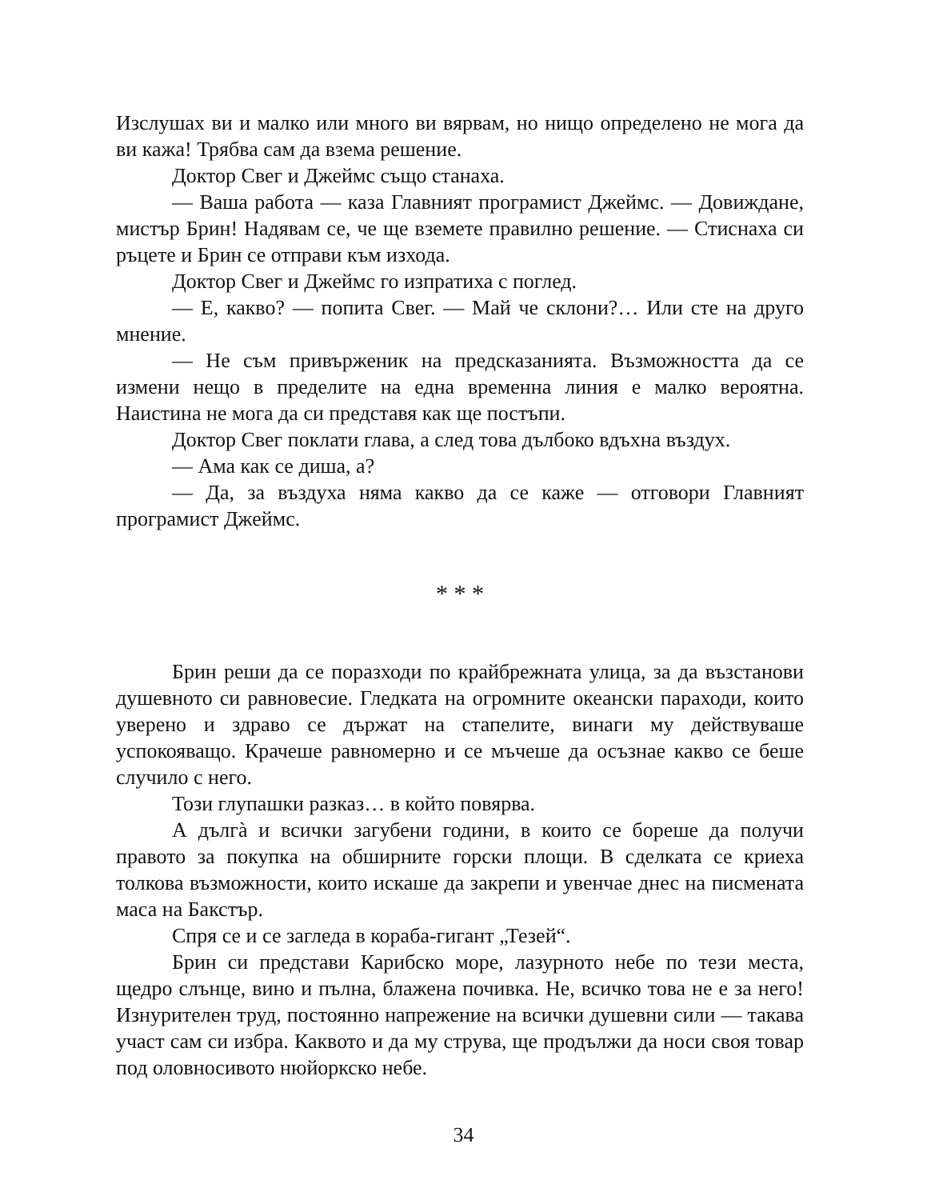Изслушах ви и малко или много ви вярвам, но нищо определено не мога да ви кажа! Трябва сам да взема решение.
Доктор Свег и Джеймс също станаха.
— Ваша работа — каза Главният програмист Джеймс. — Довиждане, мистър Брин! Надявам се, че ще вземете правилно решение. — Стиснаха си ръцете и Брин се отправи към изхода.
Доктор Свег и Джеймс го изпратиха с поглед.
— Е, какво? — попита Свег. — Май че склони?… Или сте на друго мнение.
— Не съм привърженик на предсказанията. Възможността да се измени нещо в пределите на една временна линия е малко вероятна. Наистина не мога да си представя как ще постъпи.
Доктор Свег поклати глава, а след това дълбоко вдъхна въздух.
— Ама как се диша, а?
— Да, за въздуха няма какво да се каже — отговори Главният програмист Джеймс.
* * *
Брин реши да се поразходи по крайбрежната улица, за да възстанови душевното си равновесие. Гледката на огромните океански параходи, които уверено и здраво се държат на стапелите, винаги му действуваше успокояващо. Крачеше равномерно и се мъчеше да осъзнае какво се беше случило с него.
Този глупашки разказ… в който повярва.
А дългà и всички загубени години, в които се бореше да получи правото за покупка на обширните горски площи. В сделката се криеха толкова възможности, които искаше да закрепи и увенчае днес на писмената маса на Бакстър.
Спря се и се загледа в кораба-гигант „Тезей“.
Брин си представи Карибско море, лазурното небе по тези места, щедро слънце, вино и пълна, блажена почивка. Не, всичко това не е за него! Изнурителен труд, постоянно напрежение на всички душевни сили — такава участ сам си избра. Каквото и да му струва, ще продължи да носи своя товар под оловносивото нюйоркско небе.
34